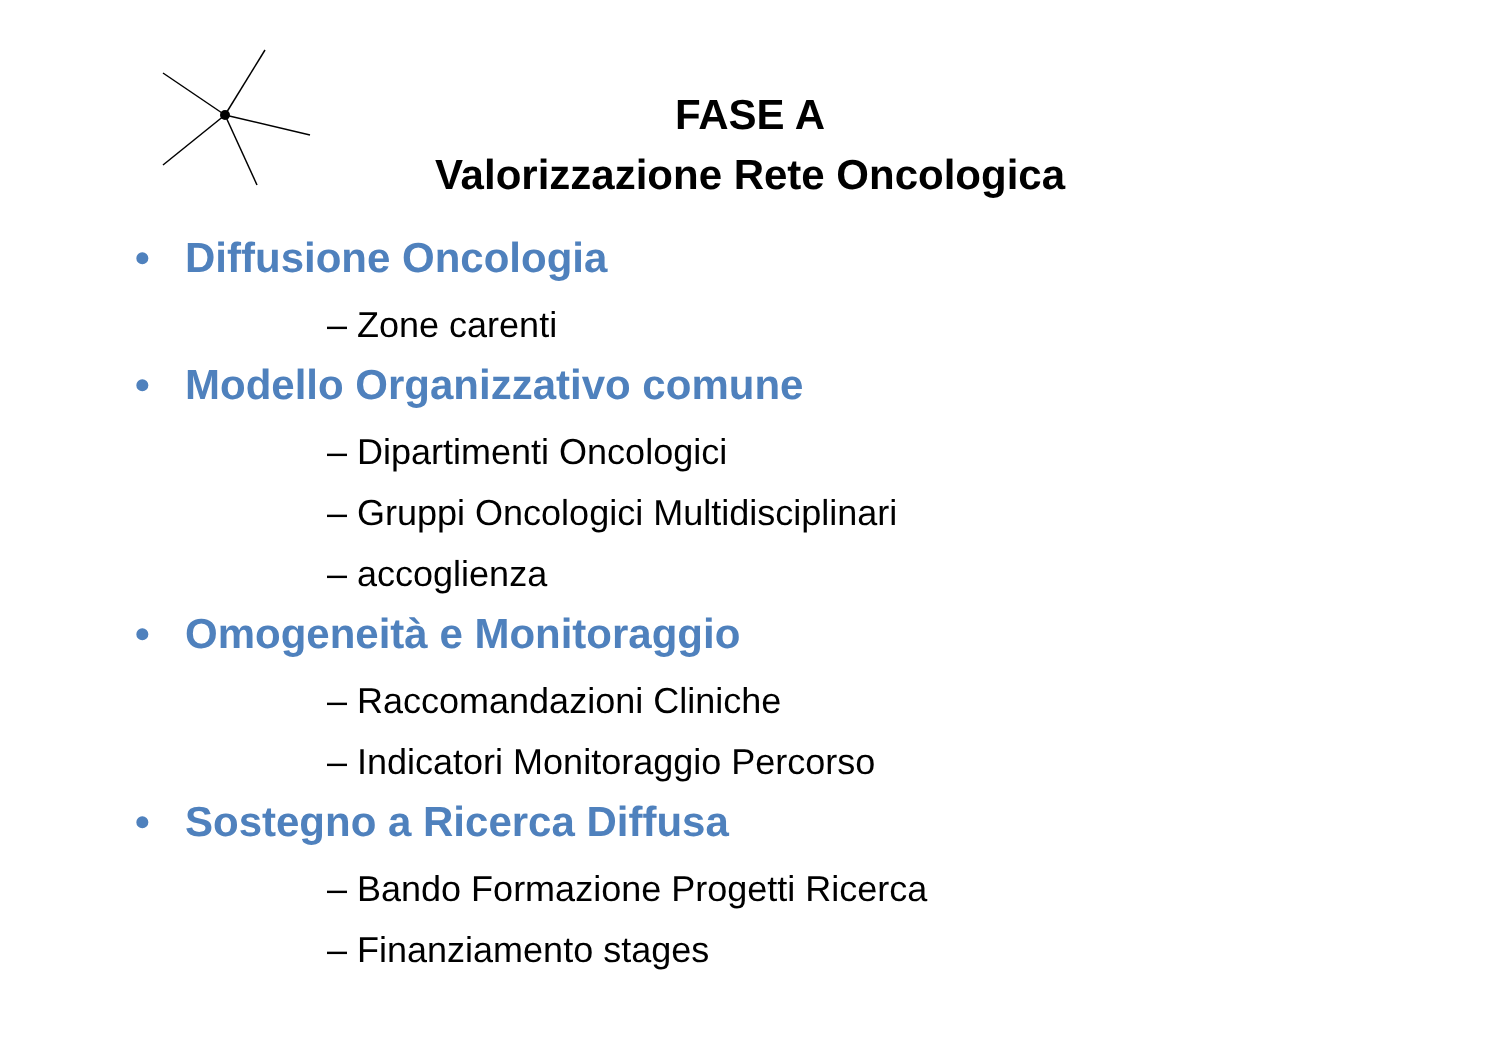FASE A
Valorizzazione Rete Oncologica
• Diffusione Oncologia
– Zone carenti
• Modello Organizzativo comune
– Dipartimenti Oncologici
– Gruppi Oncologici Multidisciplinari
– accoglienza
• Omogeneità e Monitoraggio
– Raccomandazioni Cliniche
– Indicatori Monitoraggio Percorso
• Sostegno a Ricerca Diffusa
– Bando Formazione Progetti Ricerca
– Finanziamento stages